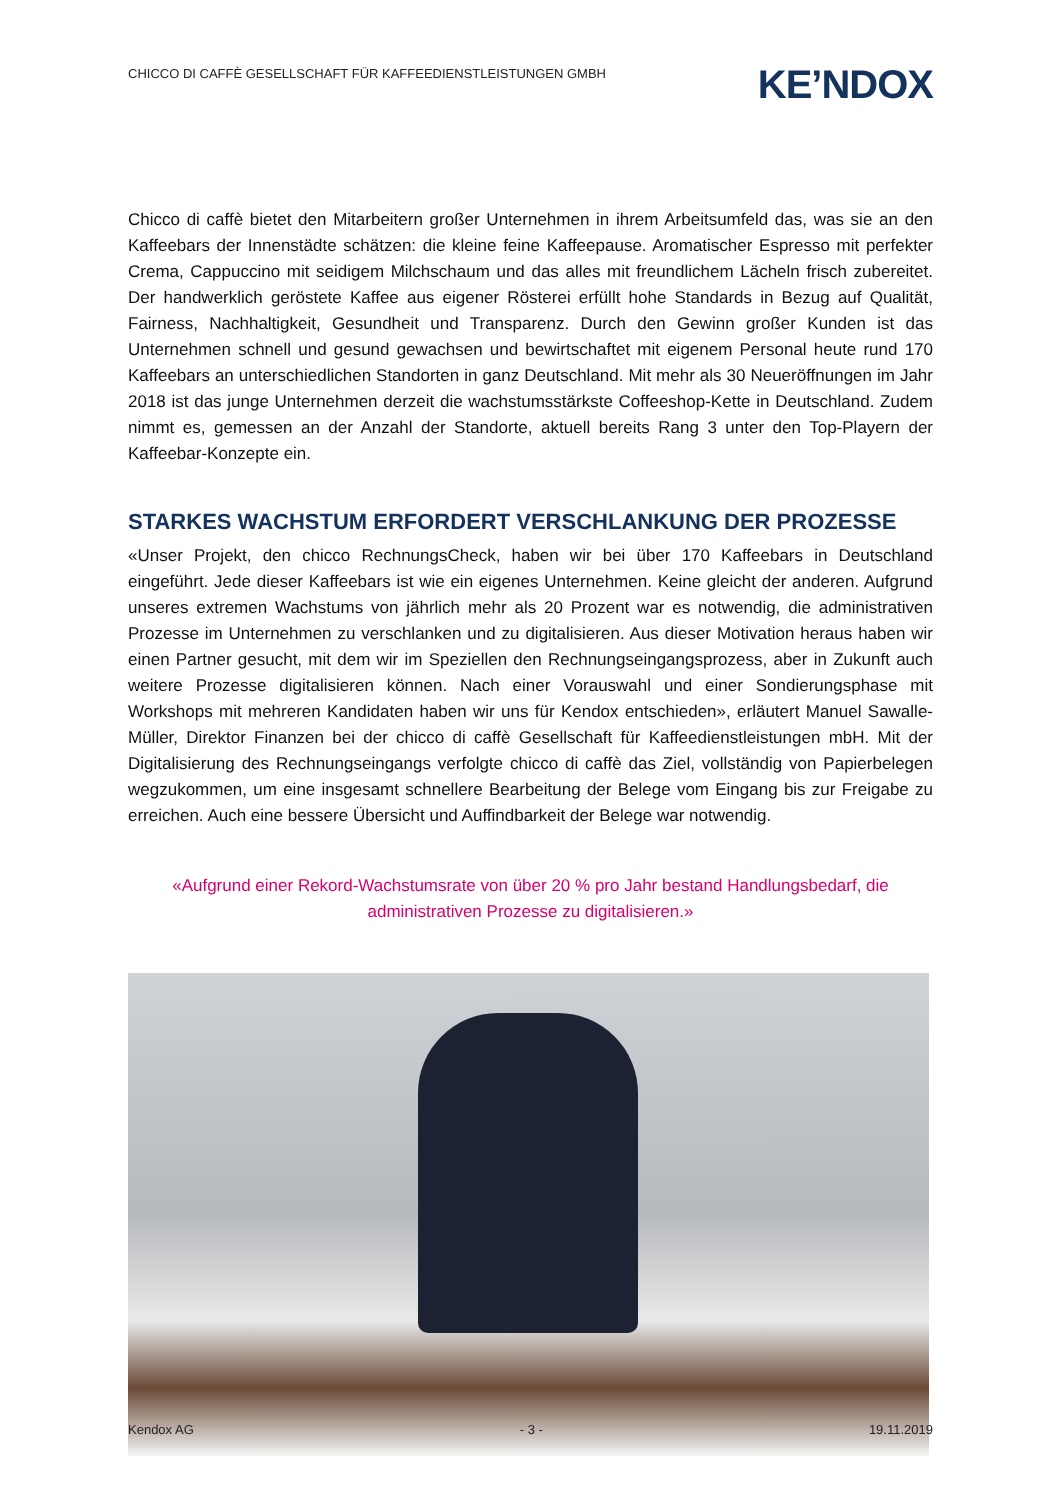CHICCO DI CAFFÈ GESELLSCHAFT FÜR KAFFEEDIENSTLEISTUNGEN GMBH
KE’NDOX
Chicco di caffè bietet den Mitarbeitern großer Unternehmen in ihrem Arbeitsumfeld das, was sie an den Kaffeebars der Innenstädte schätzen: die kleine feine Kaffeepause. Aromatischer Espresso mit perfekter Crema, Cappuccino mit seidigem Milchschaum und das alles mit freundlichem Lächeln frisch zubereitet. Der handwerklich geröstete Kaffee aus eigener Rösterei erfüllt hohe Standards in Bezug auf Qualität, Fairness, Nachhaltigkeit, Gesundheit und Transparenz. Durch den Gewinn großer Kunden ist das Unternehmen schnell und gesund gewachsen und bewirtschaftet mit eigenem Personal heute rund 170 Kaffeebars an unterschiedlichen Standorten in ganz Deutschland. Mit mehr als 30 Neueröffnungen im Jahr 2018 ist das junge Unternehmen derzeit die wachstumsstärkste Coffeeshop-Kette in Deutschland. Zudem nimmt es, gemessen an der Anzahl der Standorte, aktuell bereits Rang 3 unter den Top-Playern der Kaffeebar-Konzepte ein.
STARKES WACHSTUM ERFORDERT VERSCHLANKUNG DER PROZESSE
«Unser Projekt, den chicco RechnungsCheck, haben wir bei über 170 Kaffeebars in Deutschland eingeführt. Jede dieser Kaffeebars ist wie ein eigenes Unternehmen. Keine gleicht der anderen. Aufgrund unseres extremen Wachstums von jährlich mehr als 20 Prozent war es notwendig, die administrativen Prozesse im Unternehmen zu verschlanken und zu digitalisieren. Aus dieser Motivation heraus haben wir einen Partner gesucht, mit dem wir im Speziellen den Rechnungseingangsprozess, aber in Zukunft auch weitere Prozesse digitalisieren können. Nach einer Vorauswahl und einer Sondierungsphase mit Workshops mit mehreren Kandidaten haben wir uns für Kendox entschieden», erläutert Manuel Sawalle-Müller, Direktor Finanzen bei der chicco di caffè Gesellschaft für Kaffeedienstleistungen mbH. Mit der Digitalisierung des Rechnungseingangs verfolgte chicco di caffè das Ziel, vollständig von Papierbelegen wegzukommen, um eine insgesamt schnellere Bearbeitung der Belege vom Eingang bis zur Freigabe zu erreichen. Auch eine bessere Übersicht und Auffindbarkeit der Belege war notwendig.
«Aufgrund einer Rekord-Wachstumsrate von über 20 % pro Jahr bestand Handlungsbedarf, die administrativen Prozesse zu digitalisieren.»
Kendox AG - 3 - 19.11.2019